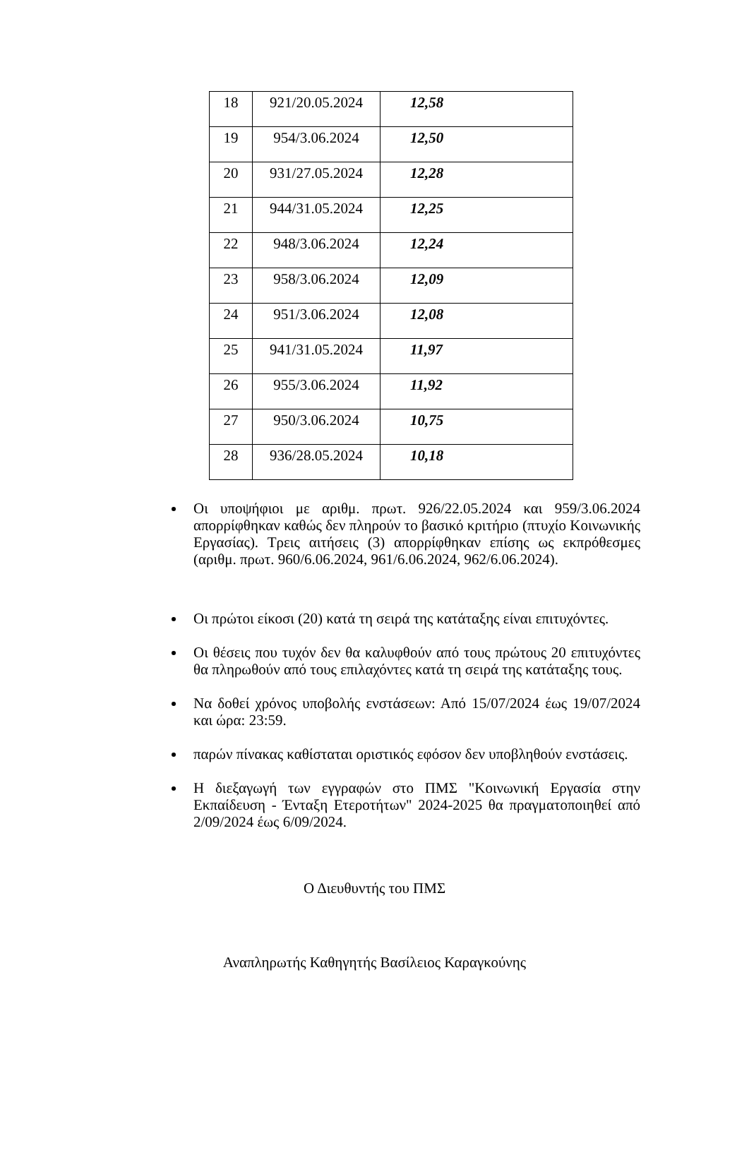| 18 | 921/20.05.2024 | 12,58 |
| 19 | 954/3.06.2024 | 12,50 |
| 20 | 931/27.05.2024 | 12,28 |
| 21 | 944/31.05.2024 | 12,25 |
| 22 | 948/3.06.2024 | 12,24 |
| 23 | 958/3.06.2024 | 12,09 |
| 24 | 951/3.06.2024 | 12,08 |
| 25 | 941/31.05.2024 | 11,97 |
| 26 | 955/3.06.2024 | 11,92 |
| 27 | 950/3.06.2024 | 10,75 |
| 28 | 936/28.05.2024 | 10,18 |
Οι υποψήφιοι με αριθμ. πρωτ. 926/22.05.2024 και 959/3.06.2024 απορρίφθηκαν καθώς δεν πληρούν το βασικό κριτήριο (πτυχίο Κοινωνικής Εργασίας). Τρεις αιτήσεις (3) απορρίφθηκαν επίσης ως εκπρόθεσμες (αριθμ. πρωτ. 960/6.06.2024, 961/6.06.2024, 962/6.06.2024).
Οι πρώτοι είκοσι (20) κατά τη σειρά της κατάταξης είναι επιτυχόντες.
Οι θέσεις που τυχόν δεν θα καλυφθούν από τους πρώτους 20 επιτυχόντες θα πληρωθούν από τους επιλαχόντες κατά τη σειρά της κατάταξης τους.
Να δοθεί χρόνος υποβολής ενστάσεων: Από 15/07/2024 έως 19/07/2024 και ώρα: 23:59.
παρών πίνακας καθίσταται οριστικός εφόσον δεν υποβληθούν ενστάσεις.
Η διεξαγωγή των εγγραφών στο ΠΜΣ "Κοινωνική Εργασία στην Εκπαίδευση - Ένταξη Ετεροτήτων" 2024-2025 θα πραγματοποιηθεί από 2/09/2024 έως 6/09/2024.
Ο Διευθυντής του ΠΜΣ
Αναπληρωτής Καθηγητής Βασίλειος Καραγκούνης